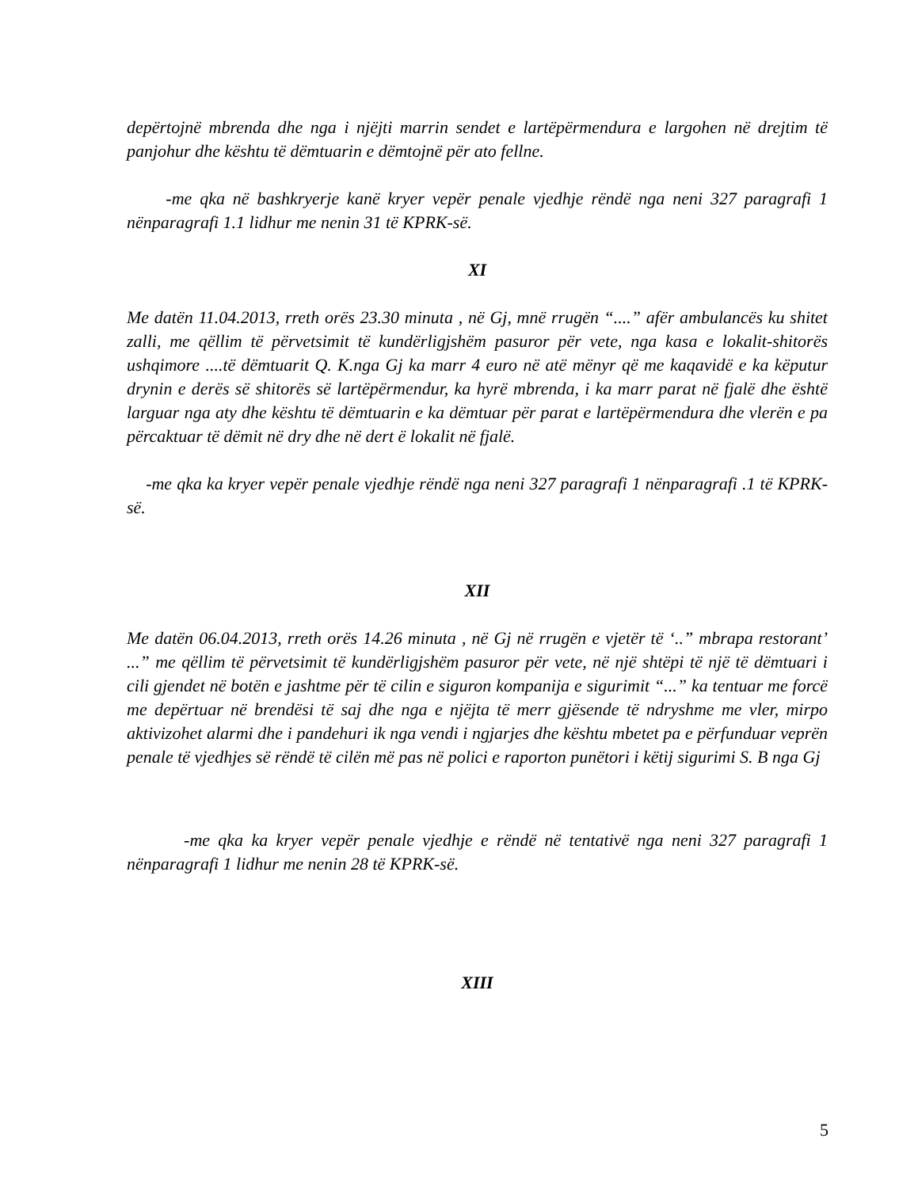depërtojnë mbrenda dhe nga i njëjti marrin sendet e lartëpërmendura e largohen në drejtim të panjohur dhe kështu të dëmtuarin e dëmtojnë për ato fellne.
-me qka në bashkryerje kanë kryer vepër penale vjedhje rëndë nga neni 327 paragrafi 1 nënparagrafi 1.1 lidhur me nenin 31 të KPRK-së.
XI
Me datën 11.04.2013, rreth orës 23.30 minuta , në Gj, mnë rrugën “....” afër ambulancës ku shitet zalli, me qëllim të përvetsimit të kundërligjshëm pasuror për vete, nga kasa e lokalit-shitorës ushqimore ....të dëmtuarit Q. K.nga Gj ka marr 4 euro në atë mënyr që me kaqavidë e ka këputur drynin e derës së shitorës së lartëpërmendur, ka hyrë mbrenda, i ka marr parat në fjalë dhe është larguar nga aty dhe kështu të dëmtuarin e ka dëmtuar për parat e lartëpërmendura dhe vlerën e pa përcaktuar të dëmit në dry dhe në dert ë lokalit në fjalë.
-me qka ka kryer vepër penale vjedhje rëndë nga neni 327 paragrafi 1 nënparagrafi .1 të KPRK-së.
XII
Me datën 06.04.2013, rreth orës 14.26 minuta , në Gj në rrugën e vjetër të ‘..” mbrapa restorant’ ...” me qëllim të përvetsimit të kundërligjshëm pasuror për vete, në një shtëpi të një të dëmtuari i cili gjendet në botën e jashtme për të cilin e siguron kompanija e sigurimit “...” ka tentuar me forcë me depërtuar në brendësi të saj dhe nga e njëjta të merr gjësende të ndryshme me vler, mirpo aktivizohet alarmi dhe i pandehuri ik nga vendi i ngjarjes dhe kështu mbetet pa e përfunduar veprën penale të vjedhjes së rëndë të cilën më pas në polici e raporton punëtori i këtij sigurimi S. B nga Gj
-me qka ka kryer vepër penale vjedhje e rëndë në tentativë nga neni 327 paragrafi 1 nënparagrafi 1 lidhur me nenin 28 të KPRK-së.
XIII
5